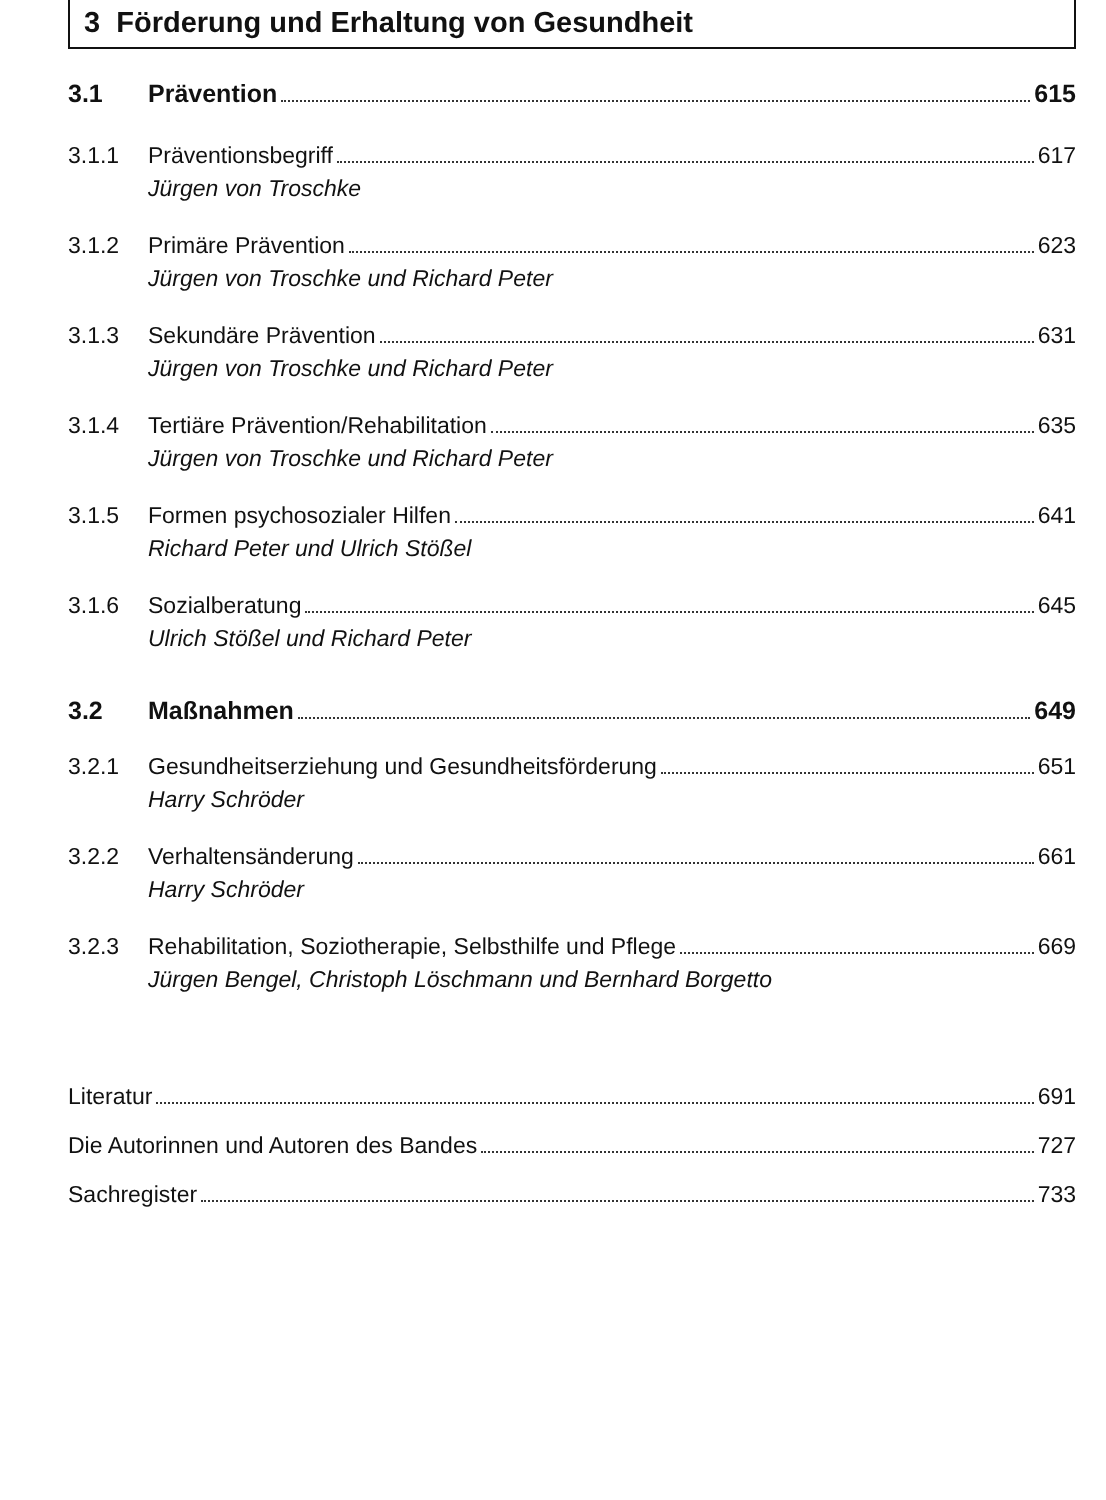3 Förderung und Erhaltung von Gesundheit
3.1 Prävention 615
3.1.1 Präventionsbegriff 617
Jürgen von Troschke
3.1.2 Primäre Prävention 623
Jürgen von Troschke und Richard Peter
3.1.3 Sekundäre Prävention 631
Jürgen von Troschke und Richard Peter
3.1.4 Tertiäre Prävention/Rehabilitation 635
Jürgen von Troschke und Richard Peter
3.1.5 Formen psychosozialer Hilfen 641
Richard Peter und Ulrich Stößel
3.1.6 Sozialberatung 645
Ulrich Stößel und Richard Peter
3.2 Maßnahmen 649
3.2.1 Gesundheitserziehung und Gesundheitsförderung 651
Harry Schröder
3.2.2 Verhaltensänderung 661
Harry Schröder
3.2.3 Rehabilitation, Soziotherapie, Selbsthilfe und Pflege 669
Jürgen Bengel, Christoph Löschmann und Bernhard Borgetto
Literatur 691
Die Autorinnen und Autoren des Bandes 727
Sachregister 733